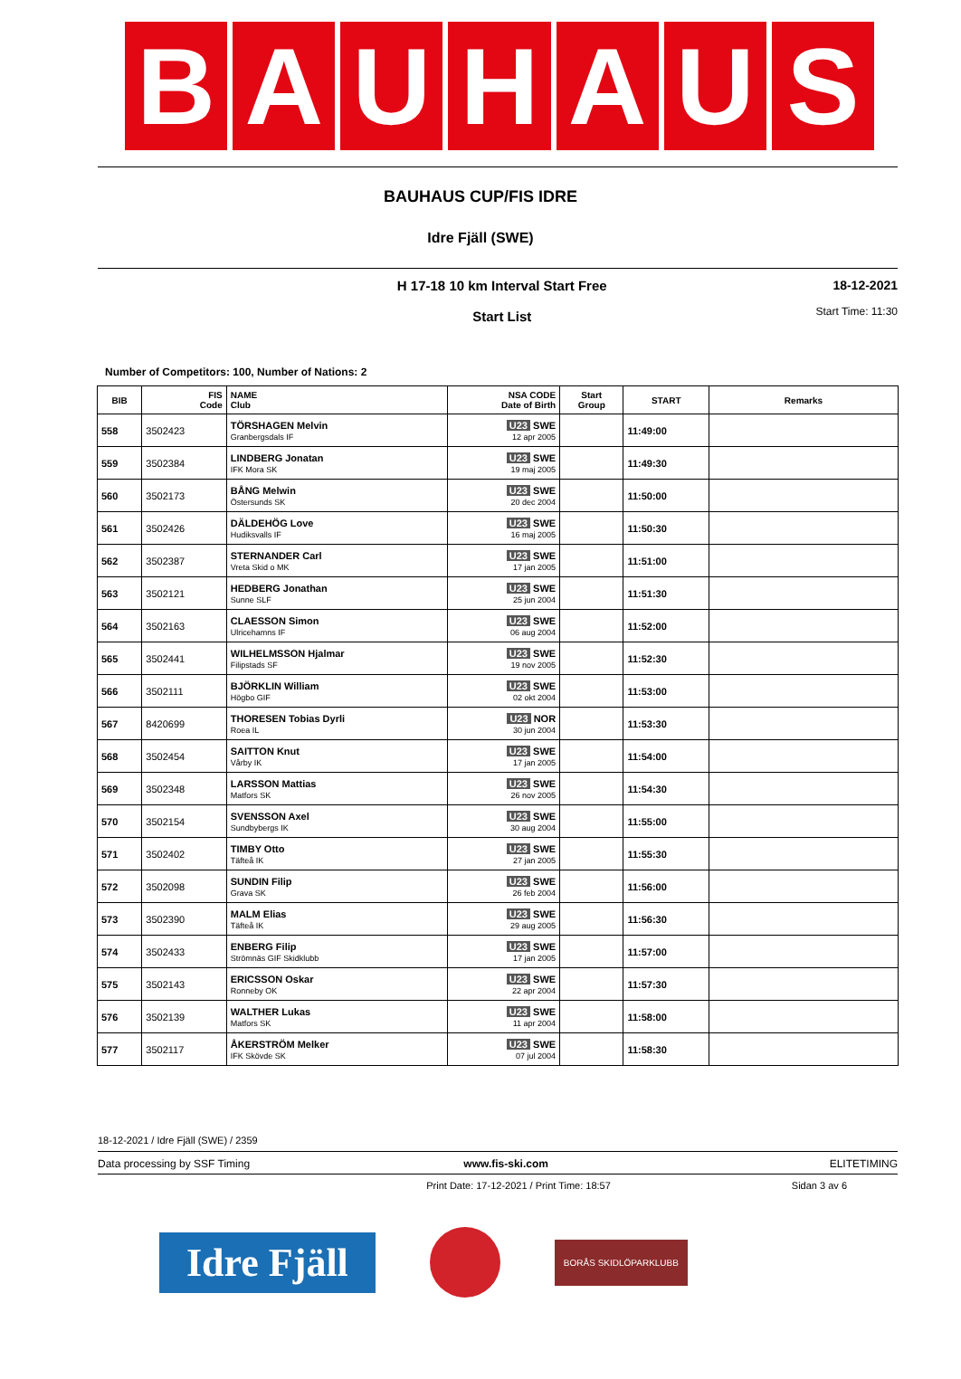B A U H A U S
BAUHAUS CUP/FIS IDRE
Idre Fjäll (SWE)
H 17-18 10 km Interval Start Free
Start List
18-12-2021
Start Time: 11:30
Number of Competitors: 100, Number of Nations: 2
| BIB | FIS Code | NAME Club | NSA CODE Date of Birth | Start Group | START | Remarks |
| --- | --- | --- | --- | --- | --- | --- |
| 558 | 3502423 | TÖRSHAGEN Melvin Granbergsdals IF | U23 SWE 12 apr 2005 | | 11:49:00 | |
| 559 | 3502384 | LINDBERG Jonatan IFK Mora SK | U23 SWE 19 maj 2005 | | 11:49:30 | |
| 560 | 3502173 | BÅNG Melwin Östersunds SK | U23 SWE 20 dec 2004 | | 11:50:00 | |
| 561 | 3502426 | DÄLDEHÖG Love Hudiksvalls IF | U23 SWE 16 maj 2005 | | 11:50:30 | |
| 562 | 3502387 | STERNANDER Carl Vreta Skid o MK | U23 SWE 17 jan 2005 | | 11:51:00 | |
| 563 | 3502121 | HEDBERG Jonathan Sunne SLF | U23 SWE 25 jun 2004 | | 11:51:30 | |
| 564 | 3502163 | CLAESSON Simon Ulricehamns IF | U23 SWE 06 aug 2004 | | 11:52:00 | |
| 565 | 3502441 | WILHELMSSON Hjalmar Filipstads SF | U23 SWE 19 nov 2005 | | 11:52:30 | |
| 566 | 3502111 | BJÖRKLIN William Högbo GIF | U23 SWE 02 okt 2004 | | 11:53:00 | |
| 567 | 8420699 | THORESEN Tobias Dyrli Roea IL | U23 NOR 30 jun 2004 | | 11:53:30 | |
| 568 | 3502454 | SAITTON Knut Vårby IK | U23 SWE 17 jan 2005 | | 11:54:00 | |
| 569 | 3502348 | LARSSON Mattias Matfors SK | U23 SWE 26 nov 2005 | | 11:54:30 | |
| 570 | 3502154 | SVENSSON Axel Sundbybergs IK | U23 SWE 30 aug 2004 | | 11:55:00 | |
| 571 | 3502402 | TIMBY Otto Täfteå IK | U23 SWE 27 jan 2005 | | 11:55:30 | |
| 572 | 3502098 | SUNDIN Filip Grava SK | U23 SWE 26 feb 2004 | | 11:56:00 | |
| 573 | 3502390 | MALM Elias Täfteå IK | U23 SWE 29 aug 2005 | | 11:56:30 | |
| 574 | 3502433 | ENBERG Filip Strömnäs GIF Skidklubb | U23 SWE 17 jan 2005 | | 11:57:00 | |
| 575 | 3502143 | ERICSSON Oskar Ronneby OK | U23 SWE 22 apr 2004 | | 11:57:30 | |
| 576 | 3502139 | WALTHER Lukas Matfors SK | U23 SWE 11 apr 2004 | | 11:58:00 | |
| 577 | 3502117 | ÅKERSTRÖM Melker IFK Skövde SK | U23 SWE 07 jul 2004 | | 11:58:30 | |
18-12-2021 / Idre Fjäll (SWE) / 2359
Data processing by SSF Timing www.fis-ski.com ELITETIMING
Print Date: 17-12-2021 / Print Time: 18:57 Sidan 3 av 6
Idre Fjäll
BORÅS SKIDLÖPARKLUBB